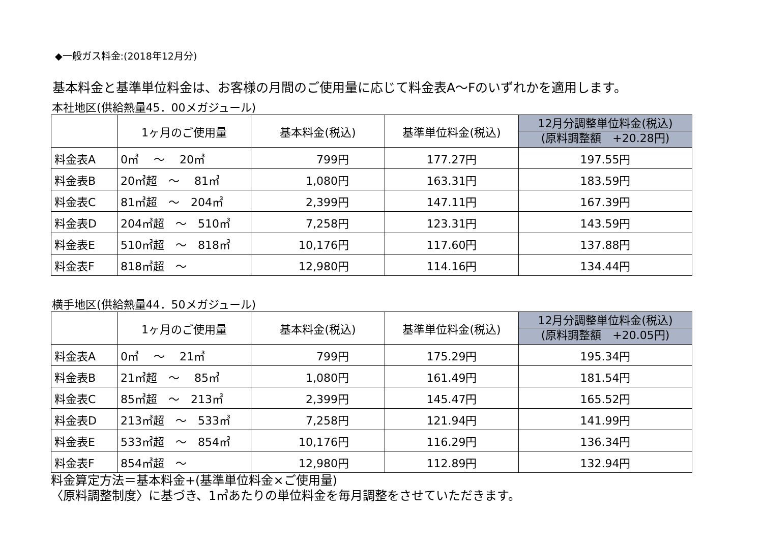◆一般ガス料金:(2018年12月分)
基本料金と基準単位料金は、お客様の月間のご使用量に応じて料金表A～Fのいずれかを適用します。
本社地区(供給熱量45．00メガジュール)
| | 1ヶ月のご使用量 | 基本料金(税込) | 基準単位料金(税込) | 12月分調整単位料金(税込) (原料調整額 +20.28円) |
| --- | --- | --- | --- | --- |
| 料金表A | 0㎥ ～ 20㎥ | 799円 | 177.27円 | 197.55円 |
| 料金表B | 20㎥超 ～ 81㎥ | 1,080円 | 163.31円 | 183.59円 |
| 料金表C | 81㎥超 ～ 204㎥ | 2,399円 | 147.11円 | 167.39円 |
| 料金表D | 204㎥超 ～ 510㎥ | 7,258円 | 123.31円 | 143.59円 |
| 料金表E | 510㎥超 ～ 818㎥ | 10,176円 | 117.60円 | 137.88円 |
| 料金表F | 818㎥超 ～ | 12,980円 | 114.16円 | 134.44円 |
横手地区(供給熱量44．50メガジュール)
| | 1ヶ月のご使用量 | 基本料金(税込) | 基準単位料金(税込) | 12月分調整単位料金(税込) (原料調整額 +20.05円) |
| --- | --- | --- | --- | --- |
| 料金表A | 0㎥ ～ 21㎥ | 799円 | 175.29円 | 195.34円 |
| 料金表B | 21㎥超 ～ 85㎥ | 1,080円 | 161.49円 | 181.54円 |
| 料金表C | 85㎥超 ～ 213㎥ | 2,399円 | 145.47円 | 165.52円 |
| 料金表D | 213㎥超 ～ 533㎥ | 7,258円 | 121.94円 | 141.99円 |
| 料金表E | 533㎥超 ～ 854㎥ | 10,176円 | 116.29円 | 136.34円 |
| 料金表F | 854㎥超 ～ | 12,980円 | 112.89円 | 132.94円 |
料金算定方法＝基本料金+(基準単位料金×ご使用量)
〈原料調整制度〉に基づき、1㎥あたりの単位料金を毎月調整をさせていただきます。